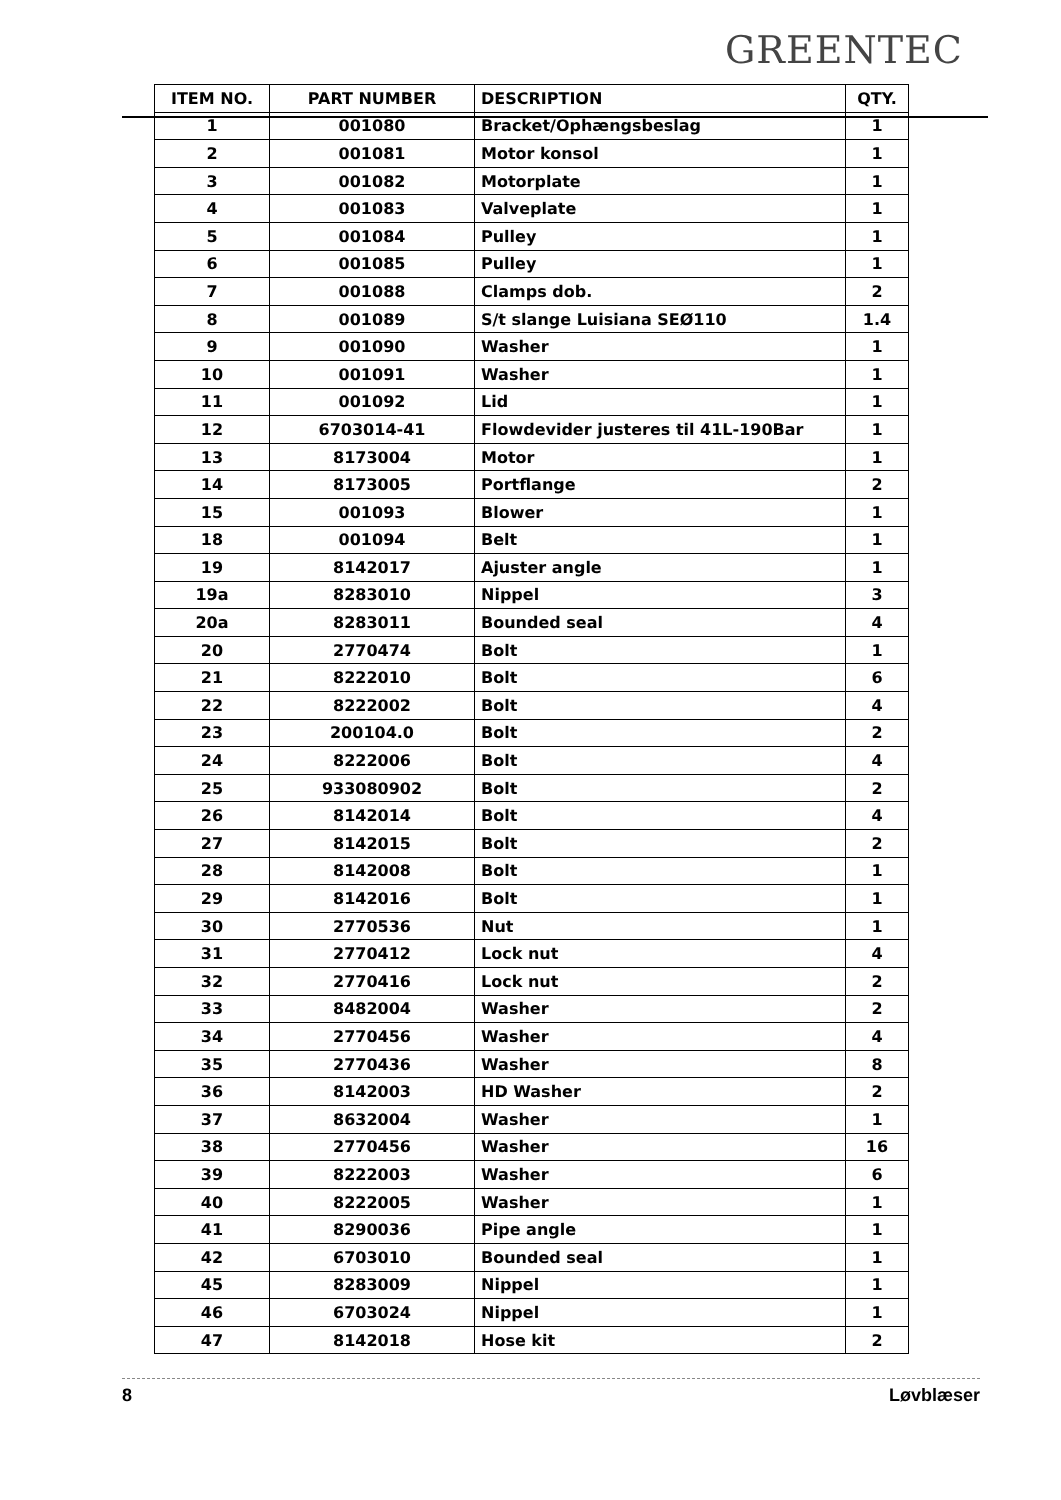GREENTEC
| ITEM NO. | PART NUMBER | DESCRIPTION | QTY. |
| --- | --- | --- | --- |
| 1 | 001080 | Bracket/Ophængsbeslag | 1 |
| 2 | 001081 | Motor konsol | 1 |
| 3 | 001082 | Motorplate | 1 |
| 4 | 001083 | Valveplate | 1 |
| 5 | 001084 | Pulley | 1 |
| 6 | 001085 | Pulley | 1 |
| 7 | 001088 | Clamps dob. | 2 |
| 8 | 001089 | S/t slange Luisiana SEØ110 | 1.4 |
| 9 | 001090 | Washer | 1 |
| 10 | 001091 | Washer | 1 |
| 11 | 001092 | Lid | 1 |
| 12 | 6703014-41 | Flowdevider justeres til 41L-190Bar | 1 |
| 13 | 8173004 | Motor | 1 |
| 14 | 8173005 | Portflange | 2 |
| 15 | 001093 | Blower | 1 |
| 18 | 001094 | Belt | 1 |
| 19 | 8142017 | Ajuster angle | 1 |
| 19a | 8283010 | Nippel | 3 |
| 20a | 8283011 | Bounded seal | 4 |
| 20 | 2770474 | Bolt | 1 |
| 21 | 8222010 | Bolt | 6 |
| 22 | 8222002 | Bolt | 4 |
| 23 | 200104.0 | Bolt | 2 |
| 24 | 8222006 | Bolt | 4 |
| 25 | 933080902 | Bolt | 2 |
| 26 | 8142014 | Bolt | 4 |
| 27 | 8142015 | Bolt | 2 |
| 28 | 8142008 | Bolt | 1 |
| 29 | 8142016 | Bolt | 1 |
| 30 | 2770536 | Nut | 1 |
| 31 | 2770412 | Lock nut | 4 |
| 32 | 2770416 | Lock nut | 2 |
| 33 | 8482004 | Washer | 2 |
| 34 | 2770456 | Washer | 4 |
| 35 | 2770436 | Washer | 8 |
| 36 | 8142003 | HD Washer | 2 |
| 37 | 8632004 | Washer | 1 |
| 38 | 2770456 | Washer | 16 |
| 39 | 8222003 | Washer | 6 |
| 40 | 8222005 | Washer | 1 |
| 41 | 8290036 | Pipe angle | 1 |
| 42 | 6703010 | Bounded seal | 1 |
| 45 | 8283009 | Nippel | 1 |
| 46 | 6703024 | Nippel | 1 |
| 47 | 8142018 | Hose kit | 2 |
8 Løvblæser